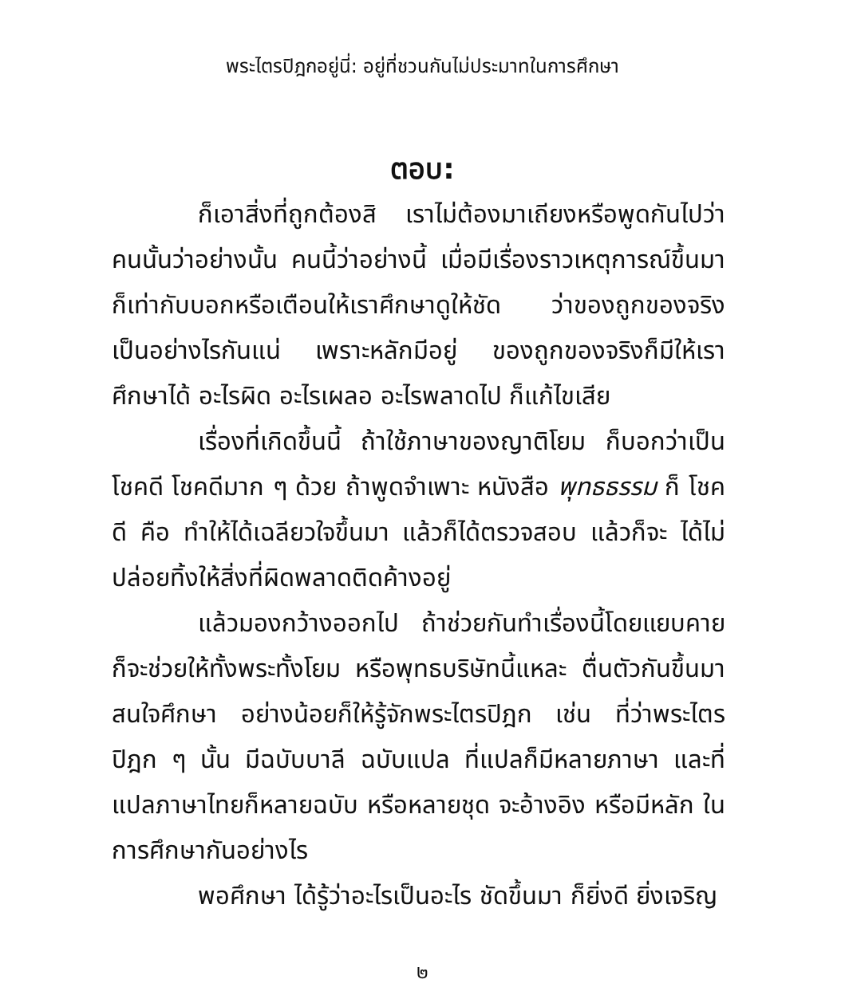พระไตรปิฎกอยู่นี่: อยู่ที่ชวนกันไม่ประมาทในการศึกษา
ตอบ:
ก็เอาสิ่งที่ถูกต้องสิ เราไม่ต้องมาเถียงหรือพูดกันไปว่า คนนั้นว่าอย่างนั้น คนนี้ว่าอย่างนี้ เมื่อมีเรื่องราวเหตุการณ์ขึ้นมา ก็เท่ากับบอกหรือเตือนให้เราศึกษาดูให้ชัด ว่าของถูกของจริง เป็นอย่างไรกันแน่ เพราะหลักมีอยู่ ของถูกของจริงก็มีให้เรา ศึกษาได้ อะไรผิด อะไรเผลอ อะไรพลาดไป ก็แก้ไขเสีย
เรื่องที่เกิดขึ้นนี้ ถ้าใช้ภาษาของญาติโยม ก็บอกว่าเป็น โชคดี โชคดีมาก ๆ ด้วย ถ้าพูดจำเพาะ หนังสือ พุทธธรรม ก็ โชคดี คือ ทำให้ได้เฉลียวใจขึ้นมา แล้วก็ได้ตรวจสอบ แล้วก็จะ ได้ไม่ปล่อยทิ้งให้สิ่งที่ผิดพลาดติดค้างอยู่
แล้วมองกว้างออกไป ถ้าช่วยกันทำเรื่องนี้โดยแยบคาย ก็จะช่วยให้ทั้งพระทั้งโยม หรือพุทธบริษัทนี้แหละ ตื่นตัวกันขึ้นมา สนใจศึกษา อย่างน้อยก็ให้รู้จักพระไตรปิฎก เช่น ที่ว่าพระไตร ปิฎก ๆ นั้น มีฉบับบาลี ฉบับแปล ที่แปลก็มีหลายภาษา และที่ แปลภาษาไทยก็หลายฉบับ หรือหลายชุด จะอ้างอิง หรือมีหลัก ในการศึกษากันอย่างไร
พอศึกษา ได้รู้ว่าอะไรเป็นอะไร ชัดขึ้นมา ก็ยิ่งดี ยิ่งเจริญ
๒